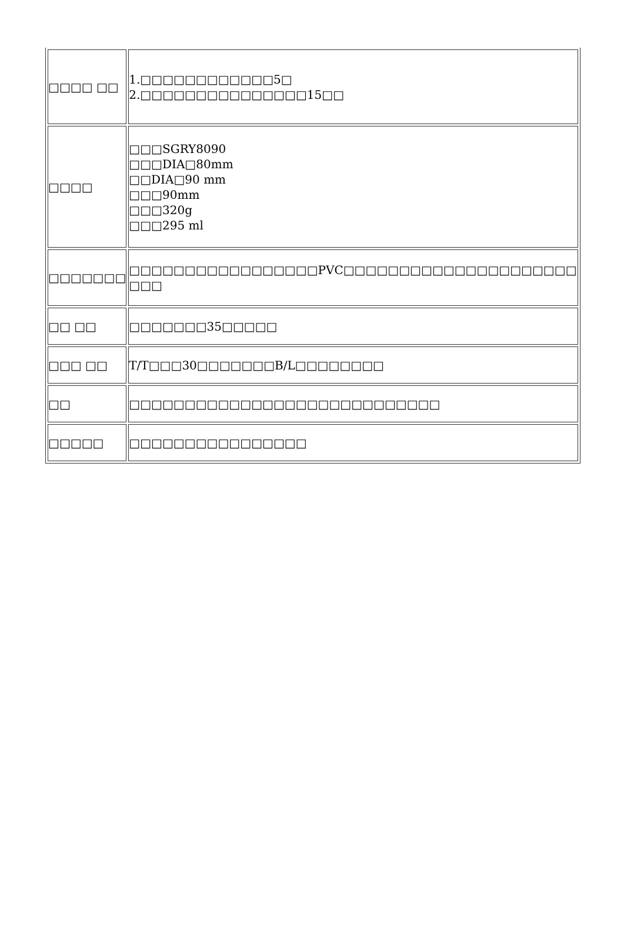| □□□□ □□ | 1.□□□□□□□□□□□□5□ 2.□□□□□□□□□□□□□□□15□□ |
| □□□□ | □□□SGRY8090 □□□DIA□80mm □□DIA□90 mm □□□90mm □□□320g □□□295 ml |
| □□□□□□□ | □□□□□□□□□□□□□□□□□PVC□□□□□□□□□□□□□□□□□□□□□ □□□ |
| □□ □□ | □□□□□□□35□□□□□ |
| □□□ □□ | T/T□□□30□□□□□□□B/L□□□□□□□□ |
| □□ | □□□□□□□□□□□□□□□□□□□□□□□□□□□□ |
| □□□□□ | □□□□□□□□□□□□□□□□ |